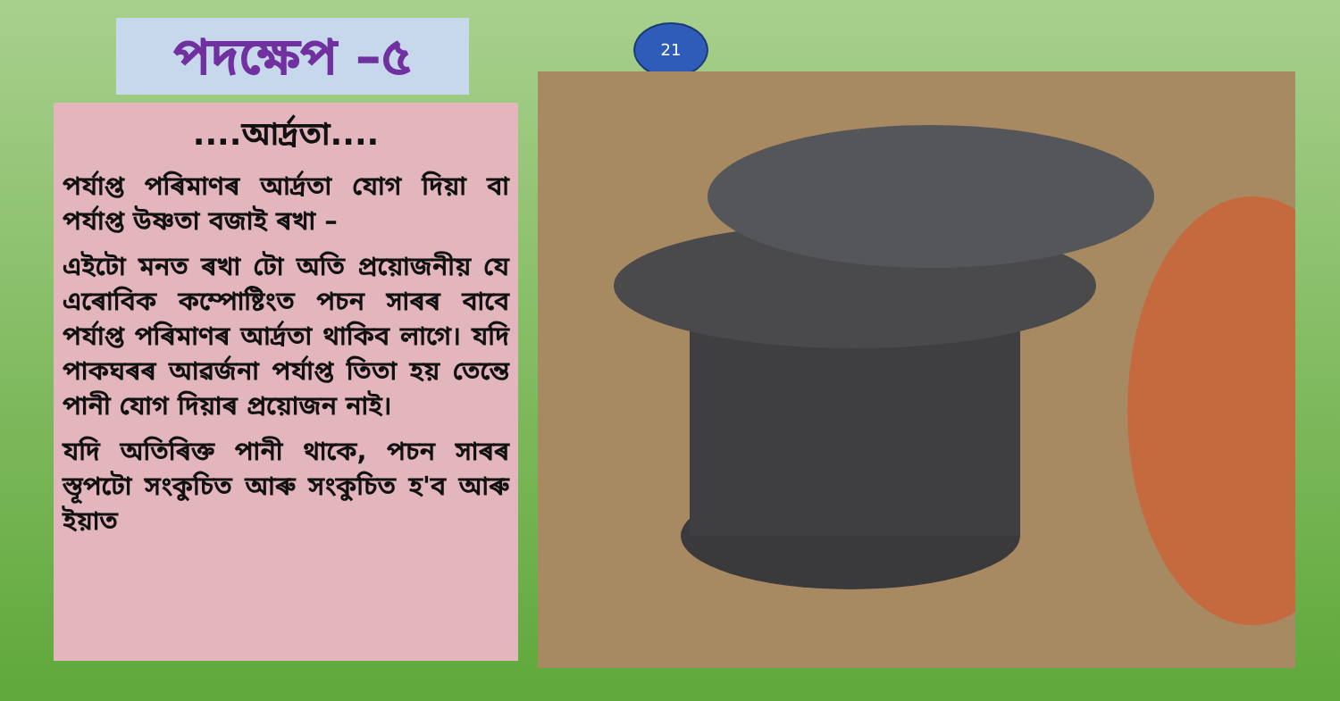পদক্ষেপ –৫ 21
....আৰ্দ্ৰতা....
পৰ্যাপ্ত পৰিমাণৰ আৰ্দ্ৰতা যোগ দিয়া বা পৰ্যাপ্ত উষ্ণতা বজাই ৰখা –
এইটো মনত ৰখা টো অতি প্ৰয়োজনীয় যে এৰোবিক কম্পোষ্টিংত পচন সাৰৰ বাবে পৰ্যাপ্ত পৰিমাণৰ আৰ্দ্ৰতা থাকিব লাগে। যদি পাকঘৰৰ আৱৰ্জনা পৰ্যাপ্ত তিতা হয় তেন্তে পানী যোগ দিয়াৰ প্ৰয়োজন নাই।
যদি অতিৰিক্ত পানী থাকে, পচন সাৰৰ স্তূপটো সংকুচিত আৰু সংকুচিত হ'ব আৰু ইয়াত